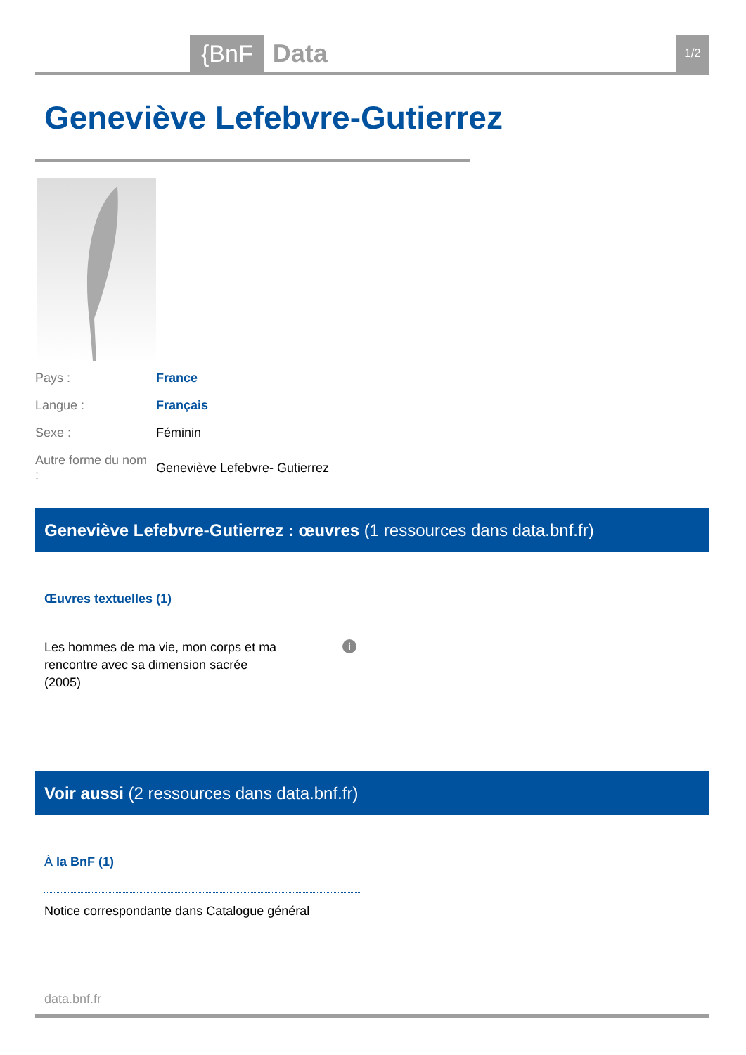{BnF Data 1/2
Geneviève Lefebvre-Gutierrez
| Pays : | France |
| Langue : | Français |
| Sexe : | Féminin |
| Autre forme du nom : | Geneviève Lefebvre- Gutierrez |
Geneviève Lefebvre-Gutierrez : œuvres (1 ressources dans data.bnf.fr)
Œuvres textuelles (1)
Les hommes de ma vie, mon corps et ma rencontre avec sa dimension sacrée
(2005)
i
Voir aussi (2 ressources dans data.bnf.fr)
À la BnF (1)
Notice correspondante dans Catalogue général
data.bnf.fr